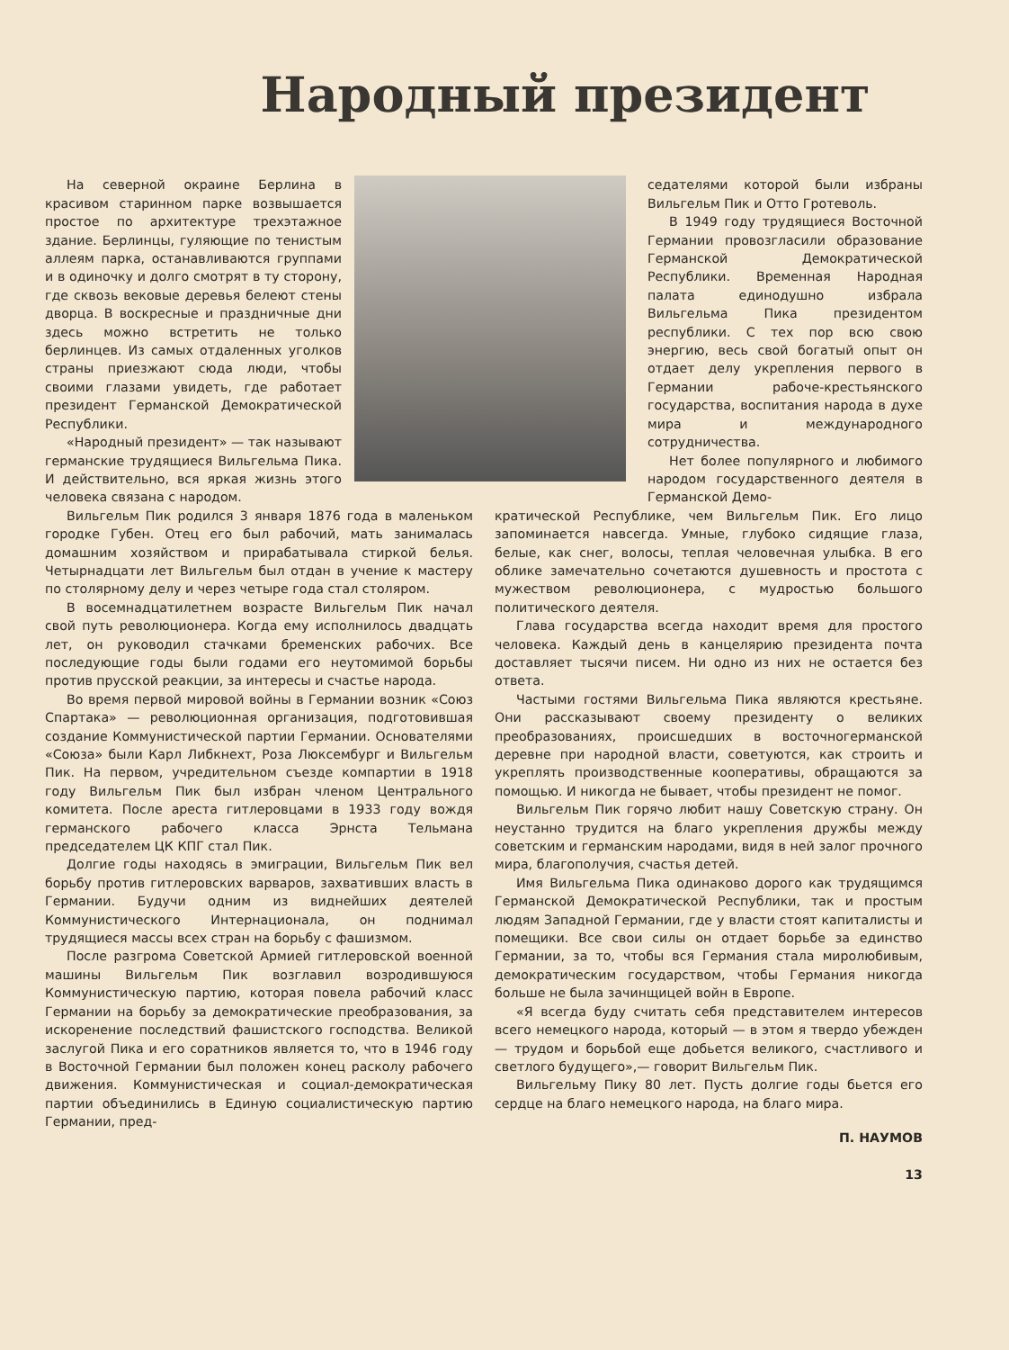Народный президент
На северной окраине Берлина в красивом старинном парке возвышается простое по архитектуре трехэтажное здание. Берлинцы, гуляющие по тенистым аллеям парка, останавливаются группами и в одиночку и долго смотрят в ту сторону, где сквозь вековые деревья белеют стены дворца. В воскресные и праздничные дни здесь можно встретить не только берлинцев. Из самых отдаленных уголков страны приезжают сюда люди, чтобы своими глазами увидеть, где работает президент Германской Демократической Республики.
«Народный президент» — так называют германские трудящиеся Вильгельма Пика. И действительно, вся яркая жизнь этого человека связана с народом.
Вильгельм Пик родился 3 января 1876 года в маленьком городке Губен. Отец его был рабочий, мать занималась домашним хозяйством и прирабатывала стиркой белья. Четырнадцати лет Вильгельм был отдан в учение к мастеру по столярному делу и через четыре года стал столяром.
В восемнадцатилетнем возрасте Вильгельм Пик начал свой путь революционера. Когда ему исполнилось двадцать лет, он руководил стачками бременских рабочих. Все последующие годы были годами его неутомимой борьбы против прусской реакции, за интересы и счастье народа.
Во время первой мировой войны в Германии возник «Союз Спартака» — революционная организация, подготовившая создание Коммунистической партии Германии. Основателями «Союза» были Карл Либкнехт, Роза Люксембург и Вильгельм Пик. На первом, учредительном съезде компартии в 1918 году Вильгельм Пик был избран членом Центрального комитета. После ареста гитлеровцами в 1933 году вождя германского рабочего класса Эрнста Тельмана председателем ЦК КПГ стал Пик.
Долгие годы находясь в эмиграции, Вильгельм Пик вел борьбу против гитлеровских варваров, захвативших власть в Германии. Будучи одним из виднейших деятелей Коммунистического Интернационала, он поднимал трудящиеся массы всех стран на борьбу с фашизмом.
После разгрома Советской Армией гитлеровской военной машины Вильгельм Пик возглавил возродившуюся Коммунистическую партию, которая повела рабочий класс Германии на борьбу за демократические преобразования, за искоренение последствий фашистского господства. Великой заслугой Пика и его соратников является то, что в 1946 году в Восточной Германии был положен конец расколу рабочего движения. Коммунистическая и социал-демократическая партии объединились в Единую социалистическую партию Германии, пред-
седателями которой были избраны Вильгельм Пик и Отто Гротеволь.
В 1949 году трудящиеся Восточной Германии провозгласили образование Германской Демократической Республики. Временная Народная палата единодушно избрала Вильгельма Пика президентом республики. С тех пор всю свою энергию, весь свой богатый опыт он отдает делу укрепления первого в Германии рабоче-крестьянского государства, воспитания народа в духе мира и международного сотрудничества.
Нет более популярного и любимого народом государственного деятеля в Германской Демо-
кратической Республике, чем Вильгельм Пик. Его лицо запоминается навсегда. Умные, глубоко сидящие глаза, белые, как снег, волосы, теплая человечная улыбка. В его облике замечательно сочетаются душевность и простота с мужеством революционера, с мудростью большого политического деятеля.
Глава государства всегда находит время для простого человека. Каждый день в канцелярию президента почта доставляет тысячи писем. Ни одно из них не остается без ответа.
Частыми гостями Вильгельма Пика являются крестьяне. Они рассказывают своему президенту о великих преобразованиях, происшедших в восточногерманской деревне при народной власти, советуются, как строить и укреплять производственные кооперативы, обращаются за помощью. И никогда не бывает, чтобы президент не помог.
Вильгельм Пик горячо любит нашу Советскую страну. Он неустанно трудится на благо укрепления дружбы между советским и германским народами, видя в ней залог прочного мира, благополучия, счастья детей.
Имя Вильгельма Пика одинаково дорого как трудящимся Германской Демократической Республики, так и простым людям Западной Германии, где у власти стоят капиталисты и помещики. Все свои силы он отдает борьбе за единство Германии, за то, чтобы вся Германия стала миролюбивым, демократическим государством, чтобы Германия никогда больше не была зачинщицей войн в Европе.
«Я всегда буду считать себя представителем интересов всего немецкого народа, который — в этом я твердо убежден — трудом и борьбой еще добьется великого, счастливого и светлого будущего»,— говорит Вильгельм Пик.
Вильгельму Пику 80 лет. Пусть долгие годы бьется его сердце на благо немецкого народа, на благо мира.
П. НАУМОВ
13